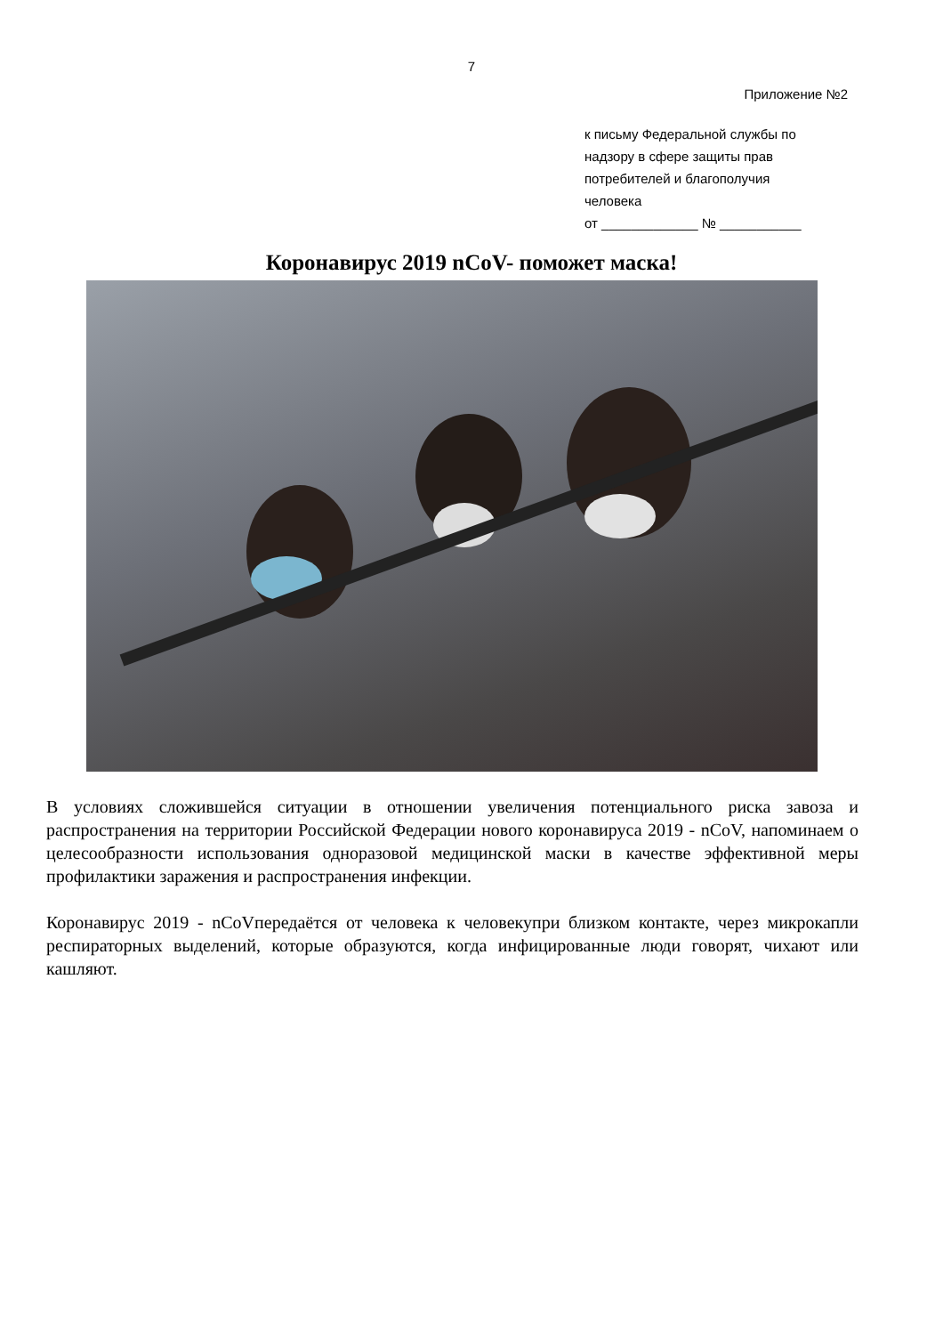7
Приложение №2
к письму Федеральной службы по
надзору в сфере защиты прав
потребителей и благополучия
человека
от _____________ № ___________
Коронавирус 2019 nCoV- поможет маска!
В условиях сложившейся ситуации в отношении увеличения потенциального риска завоза и распространения на территории Российской Федерации нового коронавируса 2019 - nCoV, напоминаем о целесообразности использования одноразовой медицинской маски в качестве эффективной меры профилактики заражения и распространения инфекции.
Коронавирус 2019 - nCoVпередаётся от человека к человекупри близком контакте, через микрокапли респираторных выделений, которые образуются, когда инфицированные люди говорят, чихают или кашляют.